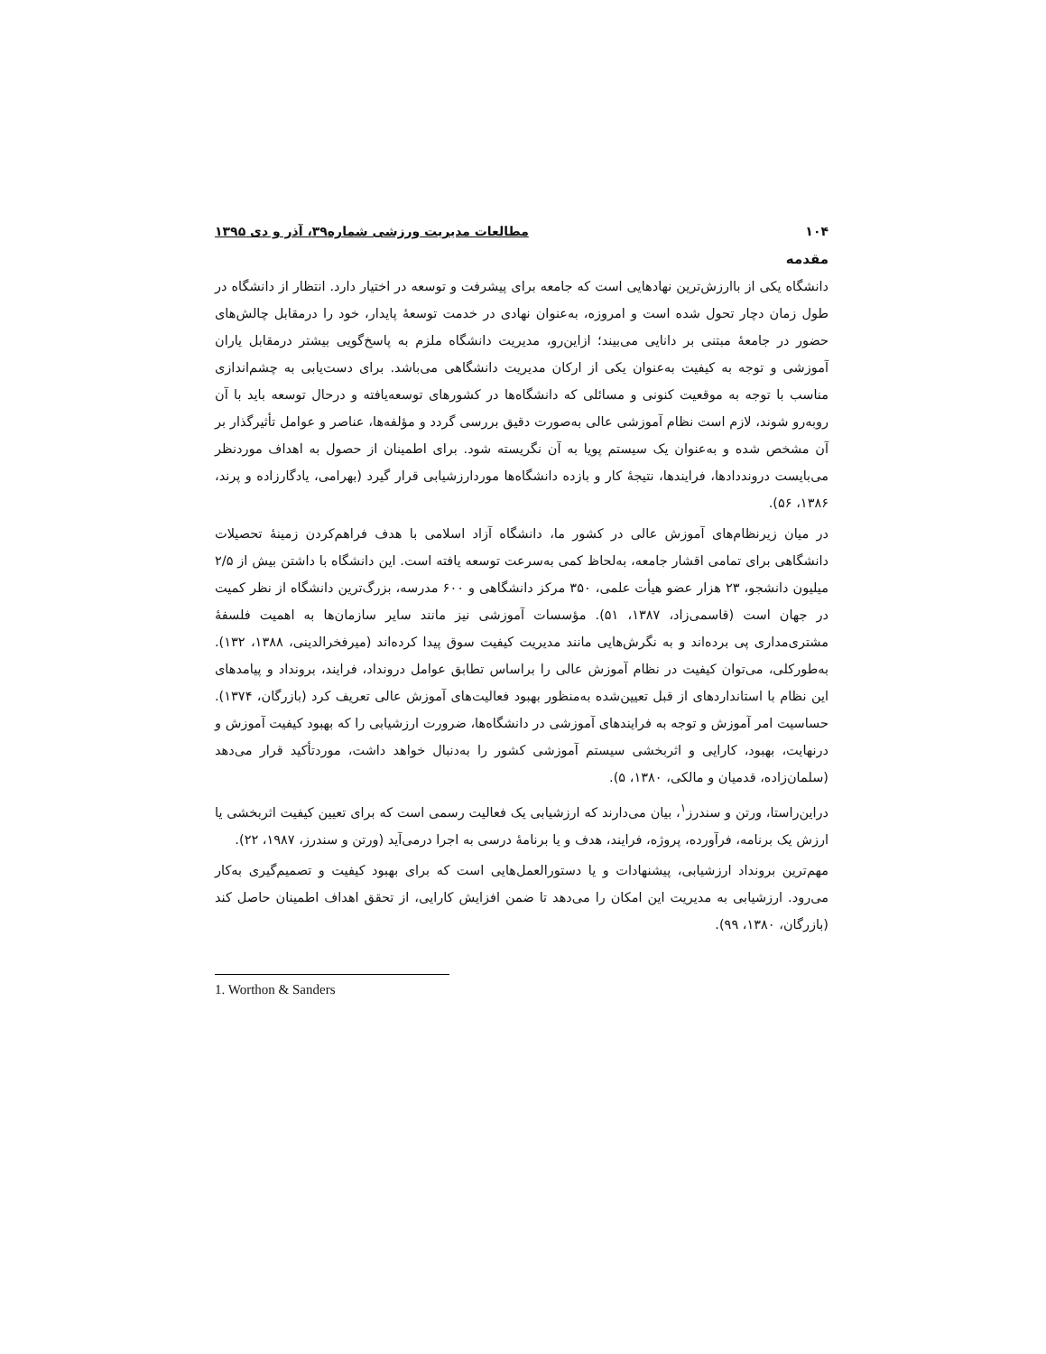۱۰۴ مطالعات مدیریت ورزشی شماره۳۹، آذر و دی ۱۳۹۵
مقدمه
دانشگاه یکی از باارزش‌ترین نهادهایی است که جامعه برای پیشرفت و توسعه در اختیار دارد. انتظار از دانشگاه در طول زمان دچار تحول شده است و امروزه، به‌عنوان نهادی در خدمت توسعهٔ پایدار، خود را درمقابل چالش‌های حضور در جامعهٔ مبتنی بر دانایی می‌بیند؛ ازاین‌رو، مدیریت دانشگاه ملزم به پاسخ‌گویی بیشتر درمقابل یاران آموزشی و توجه به کیفیت به‌عنوان یکی از ارکان مدیریت دانشگاهی می‌باشد. برای دست‌یابی به چشم‌اندازی مناسب با توجه به موقعیت کنونی و مسائلی که دانشگاه‌ها در کشورهای توسعه‌یافته و درحال توسعه باید با آن روبه‌رو شوند، لازم است نظام آموزشی عالی به‌صورت دقیق بررسی گردد و مؤلفه‌ها، عناصر و عوامل تأثیرگذار بر آن مشخص شده و به‌عنوان یک سیستم پویا به آن نگریسته شود. برای اطمینان از حصول به اهداف موردنظر می‌بایست درونددادها، فرایندها، نتیجهٔ کار و بازده دانشگاه‌ها موردارزشیابی قرار گیرد (بهرامی، یادگارزاده و پرند، ۱۳۸۶، ۵۶).
در میان زیرنظام‌های آموزش عالی در کشور ما، دانشگاه آزاد اسلامی با هدف فراهم‌کردن زمینهٔ تحصیلات دانشگاهی برای تمامی اقشار جامعه، به‌لحاظ کمی به‌سرعت توسعه یافته است. این دانشگاه با داشتن بیش از ۲/۵ میلیون دانشجو، ۲۳ هزار عضو هیأت علمی، ۳۵۰ مرکز دانشگاهی و ۶۰۰ مدرسه، بزرگ‌ترین دانشگاه از نظر کمیت در جهان است (قاسمی‌زاد، ۱۳۸۷، ۵۱). مؤسسات آموزشی نیز مانند سایر سازمان‌ها به اهمیت فلسفهٔ مشتری‌مداری پی برده‌اند و به نگرش‌هایی مانند مدیریت کیفیت سوق پیدا کرده‌اند (میرفخرالدینی، ۱۳۸۸، ۱۳۲). به‌طورکلی، می‌توان کیفیت در نظام آموزش عالی را براساس تطابق عوامل درونداد، فرایند، برونداد و پیامدهای این نظام با استانداردهای از قبل تعیین‌شده به‌منظور بهبود فعالیت‌های آموزش عالی تعریف کرد (بازرگان، ۱۳۷۴). حساسیت امر آموزش و توجه به فرایندهای آموزشی در دانشگاه‌ها، ضرورت ارزشیابی را که بهبود کیفیت آموزش و درنهایت، بهبود، کارایی و اثربخشی سیستم آموزشی کشور را به‌دنبال خواهد داشت، موردتأکید قرار می‌دهد (سلمان‌زاده، قدمیان و مالکی، ۱۳۸۰، ۵).
دراین‌راستا، ورتن و سندرز<sup>۱</sup>، بیان می‌دارند که ارزشیابی یک فعالیت رسمی است که برای تعیین کیفیت اثربخشی یا ارزش یک برنامه، فرآورده، پروژه، فرایند، هدف و یا برنامهٔ درسی به اجرا درمی‌آید (ورتن و سندرز، ۱۹۸۷، ۲۲).
مهم‌ترین برونداد ارزشیابی، پیشنهادات و یا دستورالعمل‌هایی است که برای بهبود کیفیت و تصمیم‌گیری به‌کار می‌رود. ارزشیابی به مدیریت این امکان را می‌دهد تا ضمن افزایش کارایی، از تحقق اهداف اطمینان حاصل کند (بازرگان، ۱۳۸۰، ۹۹).
1. Worthon & Sanders